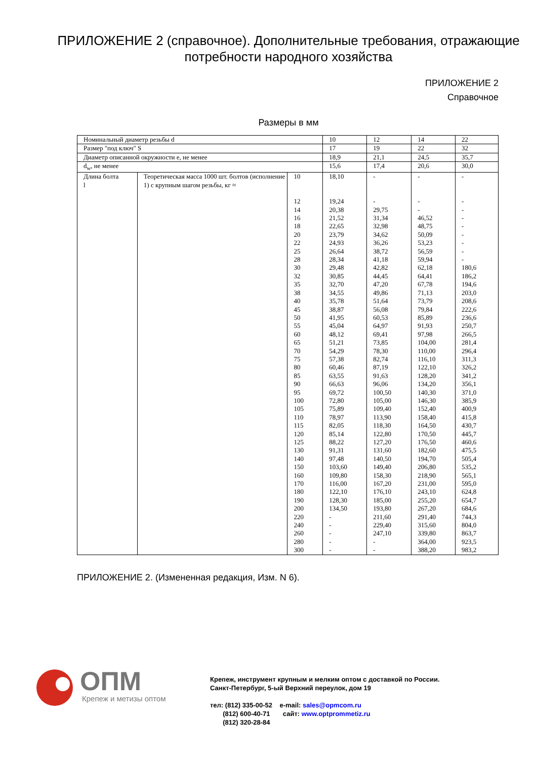ПРИЛОЖЕНИЕ 2 (справочное). Дополнительные требования, отражающие потребности народного хозяйства
ПРИЛОЖЕНИЕ 2
Справочное
Размеры в мм
| Номинальный диаметр резьбы d | | | 10 | 12 | 14 | 22 |
| Размер "под ключ" S | | | 17 | 19 | 22 | 32 |
| Диаметр описанной окружности e, не менее | | | 18,9 | 21,1 | 24,5 | 35,7 |
| d<sub>w</sub>, не менее | | | 15,6 | 17,4 | 20,6 | 30,0 |
| Длина болта l | Теоретическая масса 1000 шт. болтов (исполнение 1) с крупным шагом резьбы, кг ≈ | 10 | 18,10 | - | - | - |
| | | 12 | 19,24 | - | - | - |
| | | 14 | 20,38 | 29,75 | - | - |
| | | 16 | 21,52 | 31,34 | 46,52 | - |
| | | 18 | 22,65 | 32,98 | 48,75 | - |
| | | 20 | 23,79 | 34,62 | 50,09 | - |
| | | 22 | 24,93 | 36,26 | 53,23 | - |
| | | 25 | 26,64 | 38,72 | 56,59 | - |
| | | 28 | 28,34 | 41,18 | 59,94 | - |
| | | 30 | 29,48 | 42,82 | 62,18 | 180,6 |
| | | 32 | 30,85 | 44,45 | 64,41 | 186,2 |
| | | 35 | 32,70 | 47,20 | 67,78 | 194,6 |
| | | 38 | 34,55 | 49,86 | 71,13 | 203,0 |
| | | 40 | 35,78 | 51,64 | 73,79 | 208,6 |
| | | 45 | 38,87 | 56,08 | 79,84 | 222,6 |
| | | 50 | 41,95 | 60,53 | 85,89 | 236,6 |
| | | 55 | 45,04 | 64,97 | 91,93 | 250,7 |
| | | 60 | 48,12 | 69,41 | 97,98 | 266,5 |
| | | 65 | 51,21 | 73,85 | 104,00 | 281,4 |
| | | 70 | 54,29 | 78,30 | 110,00 | 296,4 |
| | | 75 | 57,38 | 82,74 | 116,10 | 311,3 |
| | | 80 | 60,46 | 87,19 | 122,10 | 326,2 |
| | | 85 | 63,55 | 91,63 | 128,20 | 341,2 |
| | | 90 | 66,63 | 96,06 | 134,20 | 356,1 |
| | | 95 | 69,72 | 100,50 | 140,30 | 371,0 |
| | | 100 | 72,80 | 105,00 | 146,30 | 385,9 |
| | | 105 | 75,89 | 109,40 | 152,40 | 400,9 |
| | | 110 | 78,97 | 113,90 | 158,40 | 415,8 |
| | | 115 | 82,05 | 118,30 | 164,50 | 430,7 |
| | | 120 | 85,14 | 122,80 | 170,50 | 445,7 |
| | | 125 | 88,22 | 127,20 | 176,50 | 460,6 |
| | | 130 | 91,31 | 131,60 | 182,60 | 475,5 |
| | | 140 | 97,48 | 140,50 | 194,70 | 505,4 |
| | | 150 | 103,60 | 149,40 | 206,80 | 535,2 |
| | | 160 | 109,80 | 158,30 | 218,90 | 565,1 |
| | | 170 | 116,00 | 167,20 | 231,00 | 595,0 |
| | | 180 | 122,10 | 176,10 | 243,10 | 624,8 |
| | | 190 | 128,30 | 185,00 | 255,20 | 654,7 |
| | | 200 | 134,50 | 193,80 | 267,20 | 684,6 |
| | | 220 | - | 211,60 | 291,40 | 744,3 |
| | | 240 | - | 229,40 | 315,60 | 804,0 |
| | | 260 | - | 247,10 | 339,80 | 863,7 |
| | | 280 | - | - | 364,00 | 923,5 |
| | | 300 | - | - | 388,20 | 983,2 |
ПРИЛОЖЕНИЕ 2. (Измененная редакция, Изм. N 6).
ОПМ
Крепеж и метизы оптом
Крепеж, инструмент крупным и мелким оптом с доставкой по России.
Санкт-Петербург, 5-ый Верхний переулок, дом 19
тел: (812) 335-00-52 e-mail: sales@opmcom.ru
(812) 600-40-71 сайт: www.optprommetiz.ru
(812) 320-28-84